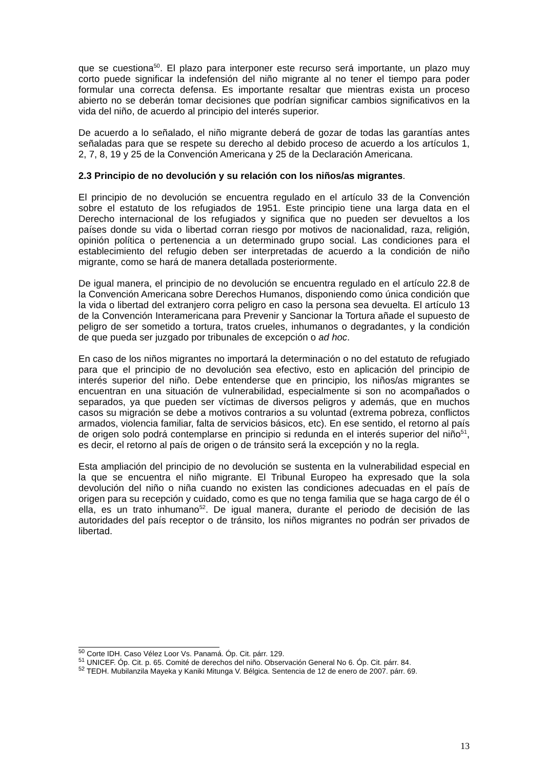que se cuestiona<sup>50</sup>. El plazo para interponer este recurso será importante, un plazo muy corto puede significar la indefensión del niño migrante al no tener el tiempo para poder formular una correcta defensa. Es importante resaltar que mientras exista un proceso abierto no se deberán tomar decisiones que podrían significar cambios significativos en la vida del niño, de acuerdo al principio del interés superior.
De acuerdo a lo señalado, el niño migrante deberá de gozar de todas las garantías antes señaladas para que se respete su derecho al debido proceso de acuerdo a los artículos 1, 2, 7, 8, 19 y 25 de la Convención Americana y 25 de la Declaración Americana.
2.3 Principio de no devolución y su relación con los niños/as migrantes.
El principio de no devolución se encuentra regulado en el artículo 33 de la Convención sobre el estatuto de los refugiados de 1951. Este principio tiene una larga data en el Derecho internacional de los refugiados y significa que no pueden ser devueltos a los países donde su vida o libertad corran riesgo por motivos de nacionalidad, raza, religión, opinión política o pertenencia a un determinado grupo social. Las condiciones para el establecimiento del refugio deben ser interpretadas de acuerdo a la condición de niño migrante, como se hará de manera detallada posteriormente.
De igual manera, el principio de no devolución se encuentra regulado en el artículo 22.8 de la Convención Americana sobre Derechos Humanos, disponiendo como única condición que la vida o libertad del extranjero corra peligro en caso la persona sea devuelta. El artículo 13 de la Convención Interamericana para Prevenir y Sancionar la Tortura añade el supuesto de peligro de ser sometido a tortura, tratos crueles, inhumanos o degradantes, y la condición de que pueda ser juzgado por tribunales de excepción o ad hoc.
En caso de los niños migrantes no importará la determinación o no del estatuto de refugiado para que el principio de no devolución sea efectivo, esto en aplicación del principio de interés superior del niño. Debe entenderse que en principio, los niños/as migrantes se encuentran en una situación de vulnerabilidad, especialmente si son no acompañados o separados, ya que pueden ser víctimas de diversos peligros y además, que en muchos casos su migración se debe a motivos contrarios a su voluntad (extrema pobreza, conflictos armados, violencia familiar, falta de servicios básicos, etc). En ese sentido, el retorno al país de origen solo podrá contemplarse en principio si redunda en el interés superior del niño<sup>51</sup>, es decir, el retorno al país de origen o de tránsito será la excepción y no la regla.
Esta ampliación del principio de no devolución se sustenta en la vulnerabilidad especial en la que se encuentra el niño migrante. El Tribunal Europeo ha expresado que la sola devolución del niño o niña cuando no existen las condiciones adecuadas en el país de origen para su recepción y cuidado, como es que no tenga familia que se haga cargo de él o ella, es un trato inhumano<sup>52</sup>. De igual manera, durante el periodo de decisión de las autoridades del país receptor o de tránsito, los niños migrantes no podrán ser privados de libertad.
<sup>50</sup> Corte IDH. Caso Vélez Loor Vs. Panamá. Óp. Cit. párr. 129.
<sup>51</sup> UNICEF. Óp. Cit. p. 65. Comité de derechos del niño. Observación General No 6. Óp. Cit. párr. 84.
<sup>52</sup> TEDH. Mubilanzila Mayeka y Kaniki Mitunga V. Bélgica. Sentencia de 12 de enero de 2007. párr. 69.
13